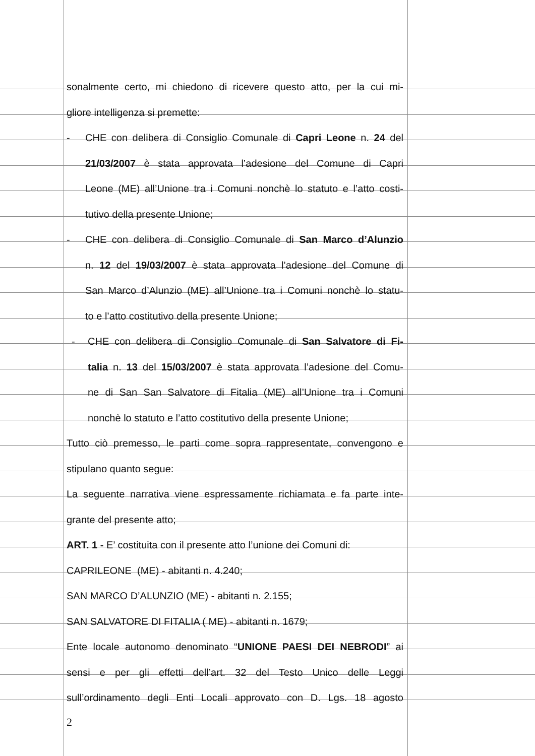sonalmente certo, mi chiedono di ricevere questo atto, per la cui mi-
gliore intelligenza si premette:
- CHE con delibera di Consiglio Comunale di Capri Leone n. 24 del
21/03/2007 è stata approvata l’adesione del Comune di Capri
Leone (ME) all’Unione tra i Comuni nonchè lo statuto e l’atto costi-
tutivo della presente Unione;
- CHE con delibera di Consiglio Comunale di San Marco d’Alunzio
n. 12 del 19/03/2007 è stata approvata l’adesione del Comune di
San Marco d’Alunzio (ME) all’Unione tra i Comuni nonchè lo statu-
to e l’atto costitutivo della presente Unione;
- CHE con delibera di Consiglio Comunale di San Salvatore di Fi-
talia n. 13 del 15/03/2007 è stata approvata l’adesione del Comu-
ne di San San Salvatore di Fitalia (ME) all’Unione tra i Comuni
nonchè lo statuto e l’atto costitutivo della presente Unione;
Tutto ciò premesso, le parti come sopra rappresentate, convengono e
stipulano quanto segue:
La seguente narrativa viene espressamente richiamata e fa parte inte-
grante del presente atto;
ART. 1 - E’ costituita con il presente atto l’unione dei Comuni di:
CAPRILEONE (ME) - abitanti n. 4.240;
SAN MARCO D’ALUNZIO (ME) - abitanti n. 2.155;
SAN SALVATORE DI FITALIA ( ME) - abitanti n. 1679;
Ente locale autonomo denominato “UNIONE PAESI DEI NEBRODI” ai
sensi e per gli effetti dell’art. 32 del Testo Unico delle Leggi
sull’ordinamento degli Enti Locali approvato con D. Lgs. 18 agosto
2